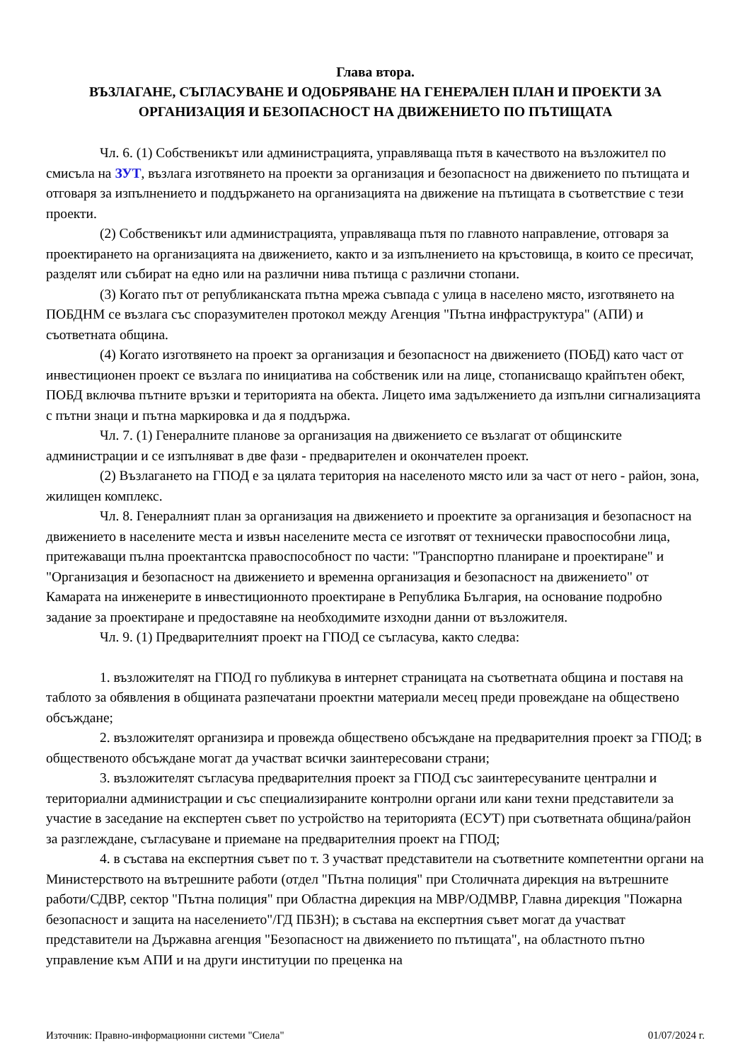Глава втора.
ВЪЗЛАГАНЕ, СЪГЛАСУВАНЕ И ОДОБРЯВАНЕ НА ГЕНЕРАЛЕН ПЛАН И ПРОЕКТИ ЗА ОРГАНИЗАЦИЯ И БЕЗОПАСНОСТ НА ДВИЖЕНИЕТО ПО ПЪТИЩАТА
Чл. 6. (1) Собственикът или администрацията, управляваща пътя в качеството на възложител по смисъла на ЗУТ, възлага изготвянето на проекти за организация и безопасност на движението по пътищата и отговаря за изпълнението и поддържането на организацията на движение на пътищата в съответствие с тези проекти.
(2) Собственикът или администрацията, управляваща пътя по главното направление, отговаря за проектирането на организацията на движението, както и за изпълнението на кръстовища, в които се пресичат, разделят или събират на едно или на различни нива пътища с различни стопани.
(3) Когато път от републиканската пътна мрежа съвпада с улица в населено място, изготвянето на ПОБДНМ се възлага със споразумителен протокол между Агенция "Пътна инфраструктура" (АПИ) и съответната община.
(4) Когато изготвянето на проект за организация и безопасност на движението (ПОБД) като част от инвестиционен проект се възлага по инициатива на собственик или на лице, стопанисващо крайпътен обект, ПОБД включва пътните връзки и територията на обекта. Лицето има задължението да изпълни сигнализацията с пътни знаци и пътна маркировка и да я поддържа.
Чл. 7. (1) Генералните планове за организация на движението се възлагат от общинските администрации и се изпълняват в две фази - предварителен и окончателен проект.
(2) Възлагането на ГПОД е за цялата територия на населеното място или за част от него - район, зона, жилищен комплекс.
Чл. 8. Генералният план за организация на движението и проектите за организация и безопасност на движението в населените места и извън населените места се изготвят от технически правоспособни лица, притежаващи пълна проектантска правоспособност по части: "Транспортно планиране и проектиране" и "Организация и безопасност на движението и временна организация и безопасност на движението" от Камарата на инженерите в инвестиционното проектиране в Република България, на основание подробно задание за проектиране и предоставяне на необходимите изходни данни от възложителя.
Чл. 9. (1) Предварителният проект на ГПОД се съгласува, както следва:
1. възложителят на ГПОД го публикува в интернет страницата на съответната община и поставя на таблото за обявления в общината разпечатани проектни материали месец преди провеждане на обществено обсъждане;
2. възложителят организира и провежда обществено обсъждане на предварителния проект за ГПОД; в общественото обсъждане могат да участват всички заинтересовани страни;
3. възложителят съгласува предварителния проект за ГПОД със заинтересуваните централни и териториални администрации и със специализираните контролни органи или кани техни представители за участие в заседание на експертен съвет по устройство на територията (ЕСУТ) при съответната община/район за разглеждане, съгласуване и приемане на предварителния проект на ГПОД;
4. в състава на експертния съвет по т. 3 участват представители на съответните компетентни органи на Министерството на вътрешните работи (отдел "Пътна полиция" при Столичната дирекция на вътрешните работи/СДВР, сектор "Пътна полиция" при Областна дирекция на МВР/ОДМВР, Главна дирекция "Пожарна безопасност и защита на населението"/ГД ПБЗН); в състава на експертния съвет могат да участват представители на Държавна агенция "Безопасност на движението по пътищата", на областното пътно управление към АПИ и на други институции по преценка на
Източник: Правно-информационни системи "Сиела" 01/07/2024 г.